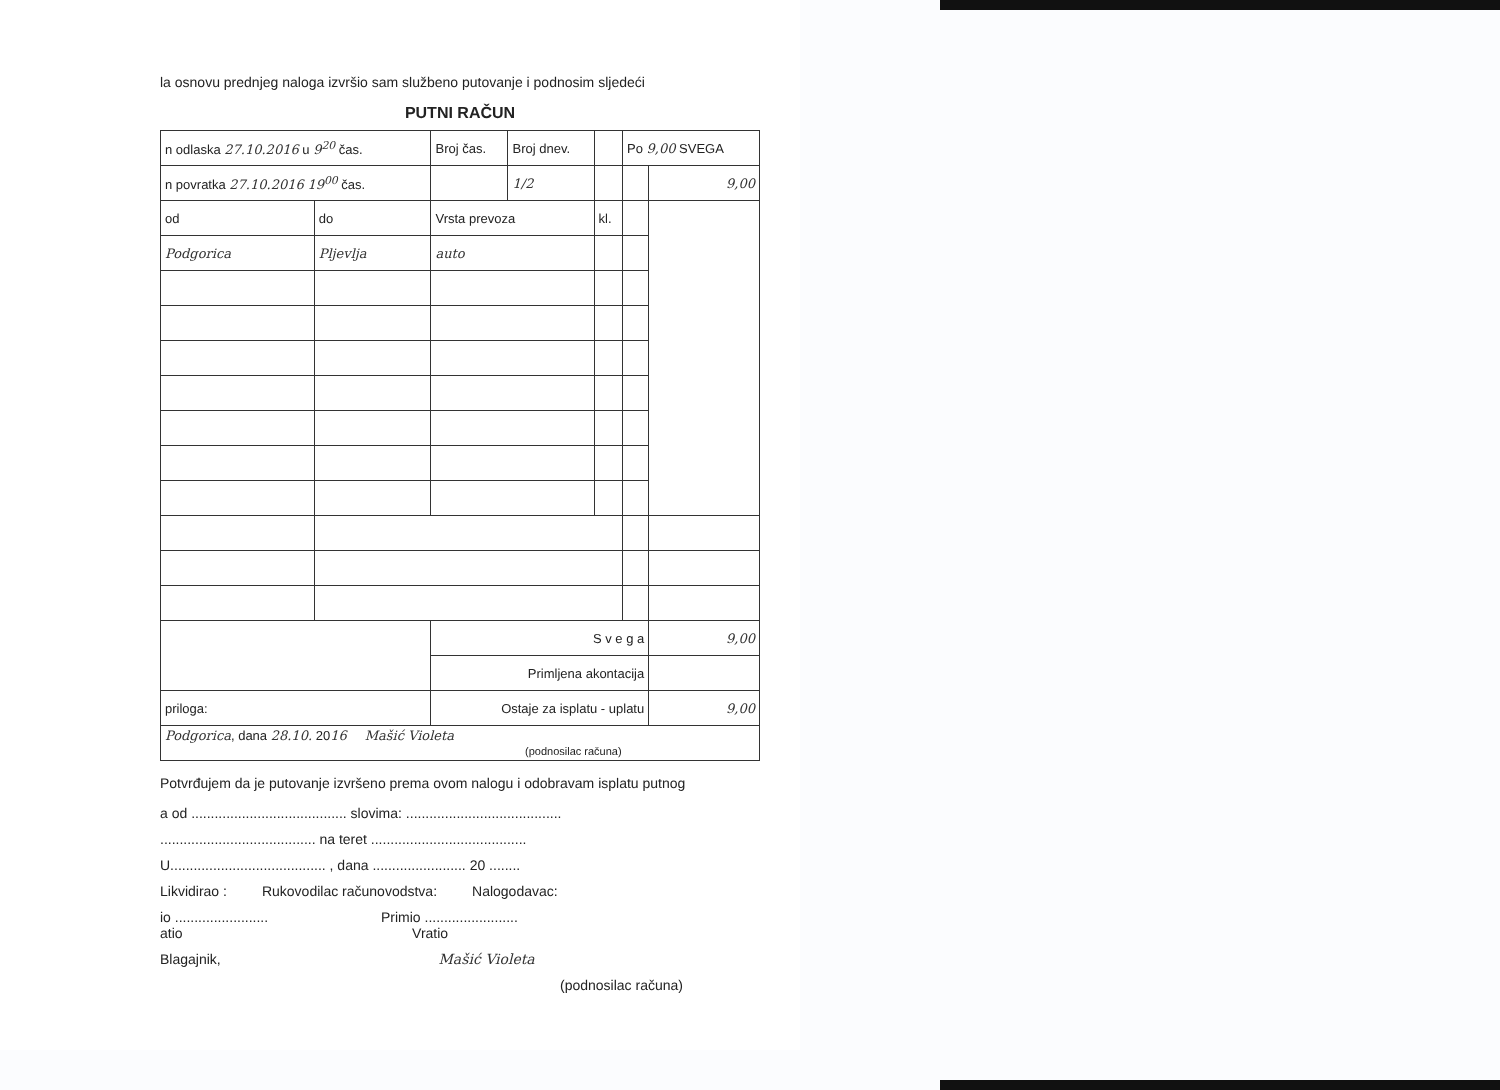la osnovu prednjeg naloga izvršio sam službeno putovanje i podnosim sljedeći
PUTNI RAČUN
| n odlaska 27.10.2016 u 9<sup>20</sup> čas. | | Broj čas. | Broj dnev. | | Po 9,00 SVEGA | |
| n povratka 27.10.2016 19<sup>00</sup> čas. | | | 1/2 | | | 9,00 |
| od | do | Vrsta prevoza | | kl. | | |
| Podgorica | Pljevlja | auto | | | | |
| | | S v e g a | | | | 9,00 |
| | | Primljena akontacija | | | | |
| priloga: | | Ostaje za isplatu - uplatu | | | | 9,00 |
| Podgorica , dana 28.10. 20 16 Mašić Violeta (podnosilac računa) | | | | | | |
Potvrđujem da je putovanje izvršeno prema ovom nalogu i odobravam isplatu putnog
a od ........................................ slovima: ........................................
........................................ na teret ........................................
U........................................ , dana ........................ 20 ........
Likvidirao : Rukovodilac računovodstva: Nalogodavac:
io ........................ Primio ........................
atio Vratio
Blagajnik, Mašić Violeta
(podnosilac računa)